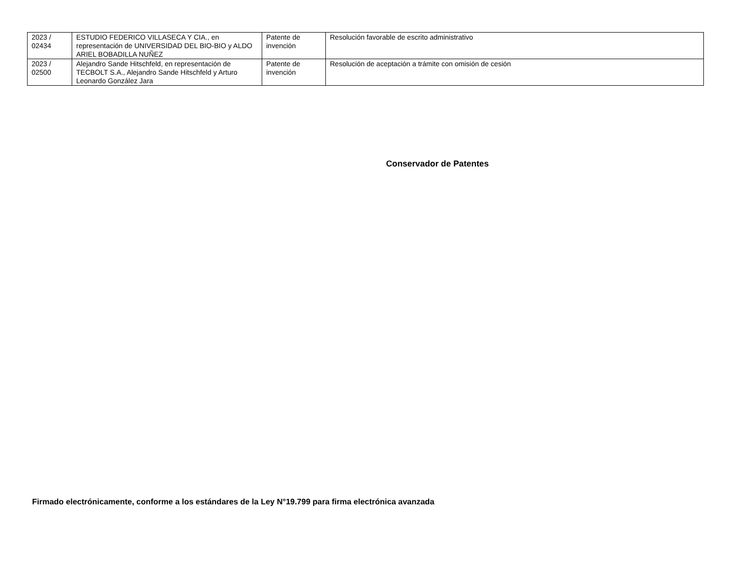| 2023 / 02434 | ESTUDIO FEDERICO VILLASECA Y CIA., en representación de UNIVERSIDAD DEL BIO-BIO y ALDO ARIEL BOBADILLA NUÑEZ | Patente de invención | Resolución favorable de escrito administrativo |
| 2023 / 02500 | Alejandro Sande Hitschfeld, en representación de TECBOLT S.A., Alejandro Sande Hitschfeld y Arturo Leonardo González Jara | Patente de invención | Resolución de aceptación a trámite con omisión de cesión |
Conservador de Patentes
Firmado electrónicamente, conforme a los estándares de la Ley N°19.799 para firma electrónica avanzada